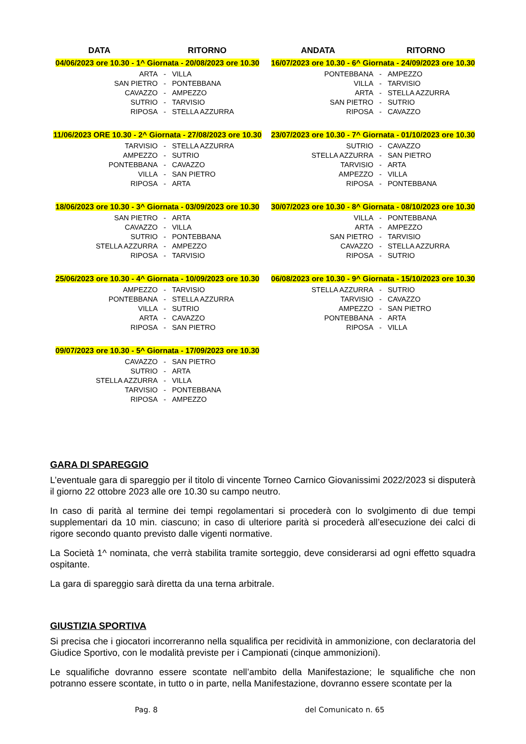DATA RITORNO
04/06/2023 ore 10.30 - 1^ Giornata - 20/08/2023 ore 10.30
| ARTA | - | VILLA |
| SAN PIETRO | - | PONTEBBANA |
| CAVAZZO | - | AMPEZZO |
| SUTRIO | - | TARVISIO |
| RIPOSA | - | STELLA AZZURRA |
11/06/2023 ORE 10.30 - 2^ Giornata - 27/08/2023 ore 10.30
| TARVISIO | - | STELLA AZZURRA |
| AMPEZZO | - | SUTRIO |
| PONTEBBANA | - | CAVAZZO |
| VILLA | - | SAN PIETRO |
| RIPOSA | - | ARTA |
18/06/2023 ore 10.30 - 3^ Giornata - 03/09/2023 ore 10.30
| SAN PIETRO | - | ARTA |
| CAVAZZO | - | VILLA |
| SUTRIO | - | PONTEBBANA |
| STELLA AZZURRA | - | AMPEZZO |
| RIPOSA | - | TARVISIO |
25/06/2023 ore 10.30 - 4^ Giornata - 10/09/2023 ore 10.30
| AMPEZZO | - | TARVISIO |
| PONTEBBANA | - | STELLA AZZURRA |
| VILLA | - | SUTRIO |
| ARTA | - | CAVAZZO |
| RIPOSA | - | SAN PIETRO |
09/07/2023 ore 10.30 - 5^ Giornata - 17/09/2023 ore 10.30
| CAVAZZO | - | SAN PIETRO |
| SUTRIO | - | ARTA |
| STELLA AZZURRA | - | VILLA |
| TARVISIO | - | PONTEBBANA |
| RIPOSA | - | AMPEZZO |
ANDATA RITORNO
16/07/2023 ore 10.30 - 6^ Giornata - 24/09/2023 ore 10.30
| PONTEBBANA | - | AMPEZZO |
| VILLA | - | TARVISIO |
| ARTA | - | STELLA AZZURRA |
| SAN PIETRO | - | SUTRIO |
| RIPOSA | - | CAVAZZO |
23/07/2023 ore 10.30 - 7^ Giornata - 01/10/2023 ore 10.30
| SUTRIO | - | CAVAZZO |
| STELLA AZZURRA | - | SAN PIETRO |
| TARVISIO | - | ARTA |
| AMPEZZO | - | VILLA |
| RIPOSA | - | PONTEBBANA |
30/07/2023 ore 10.30 - 8^ Giornata - 08/10/2023 ore 10.30
| VILLA | - | PONTEBBANA |
| ARTA | - | AMPEZZO |
| SAN PIETRO | - | TARVISIO |
| CAVAZZO | - | STELLA AZZURRA |
| RIPOSA | - | SUTRIO |
06/08/2023 ore 10.30 - 9^ Giornata - 15/10/2023 ore 10.30
| STELLA AZZURRA | - | SUTRIO |
| TARVISIO | - | CAVAZZO |
| AMPEZZO | - | SAN PIETRO |
| PONTEBBANA | - | ARTA |
| RIPOSA | - | VILLA |
GARA DI SPAREGGIO
L’eventuale gara di spareggio per il titolo di vincente Torneo Carnico Giovanissimi 2022/2023 si disputerà il giorno 22 ottobre 2023 alle ore 10.30 su campo neutro.
In caso di parità al termine dei tempi regolamentari si procederà con lo svolgimento di due tempi supplementari da 10 min. ciascuno; in caso di ulteriore parità si procederà all’esecuzione dei calci di rigore secondo quanto previsto dalle vigenti normative.
La Società 1^ nominata, che verrà stabilita tramite sorteggio, deve considerarsi ad ogni effetto squadra ospitante.
La gara di spareggio sarà diretta da una terna arbitrale.
GIUSTIZIA SPORTIVA
Si precisa che i giocatori incorreranno nella squalifica per recidività in ammonizione, con declaratoria del Giudice Sportivo, con le modalità previste per i Campionati (cinque ammonizioni).
Le squalifiche dovranno essere scontate nell’ambito della Manifestazione; le squalifiche che non potranno essere scontate, in tutto o in parte, nella Manifestazione, dovranno essere scontate per la
Pag. 8 del Comunicato n. 65